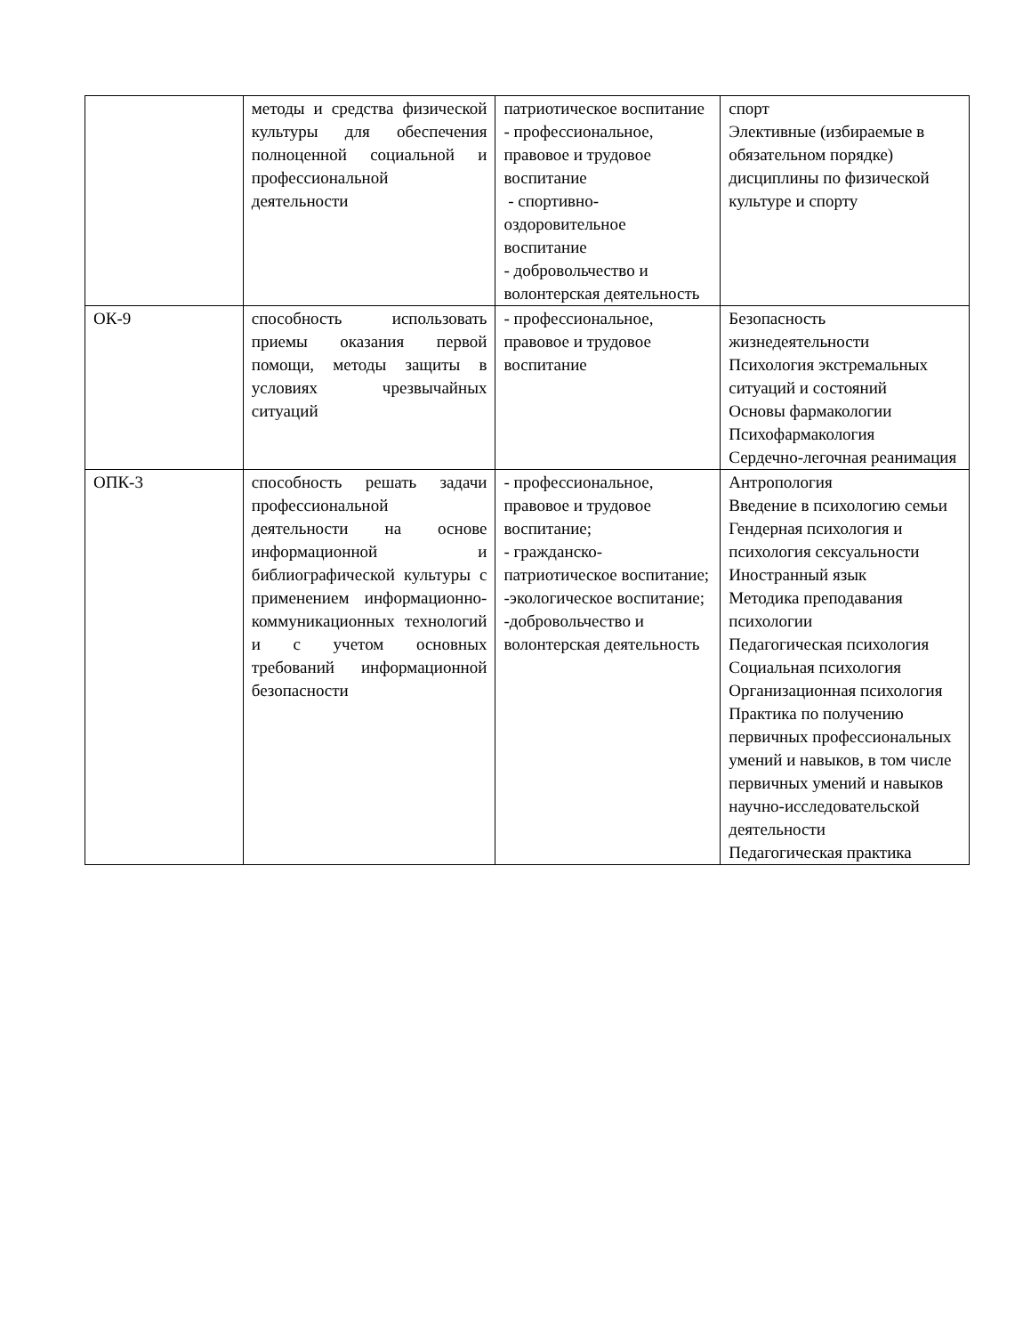| | методы и средства физической культуры для обеспечения полноценной социальной и профессиональной деятельности | патриотическое воспитание - профессиональное, правовое и трудовое воспитание - спортивно-оздоровительное воспитание - добровольчество и волонтерская деятельность | спорт Элективные (избираемые в обязательном порядке) дисциплины по физической культуре и спорту |
| ОК-9 | способность использовать приемы оказания первой помощи, методы защиты в условиях чрезвычайных ситуаций | - профессиональное, правовое и трудовое воспитание | Безопасность жизнедеятельности Психология экстремальных ситуаций и состояний Основы фармакологии Психофармакология Сердечно-легочная реанимация |
| ОПК-3 | способность решать задачи профессиональной деятельности на основе информационной и библиографической культуры с применением информационно-коммуникационных технологий и с учетом основных требований информационной безопасности | - профессиональное, правовое и трудовое воспитание; - гражданско-патриотическое воспитание; -экологическое воспитание; -добровольчество и волонтерская деятельность | Антропология Введение в психологию семьи Гендерная психология и психология сексуальности Иностранный язык Методика преподавания психологии Педагогическая психология Социальная психология Организационная психология Практика по получению первичных профессиональных умений и навыков, в том числе первичных умений и навыков научно-исследовательской деятельности Педагогическая практика |